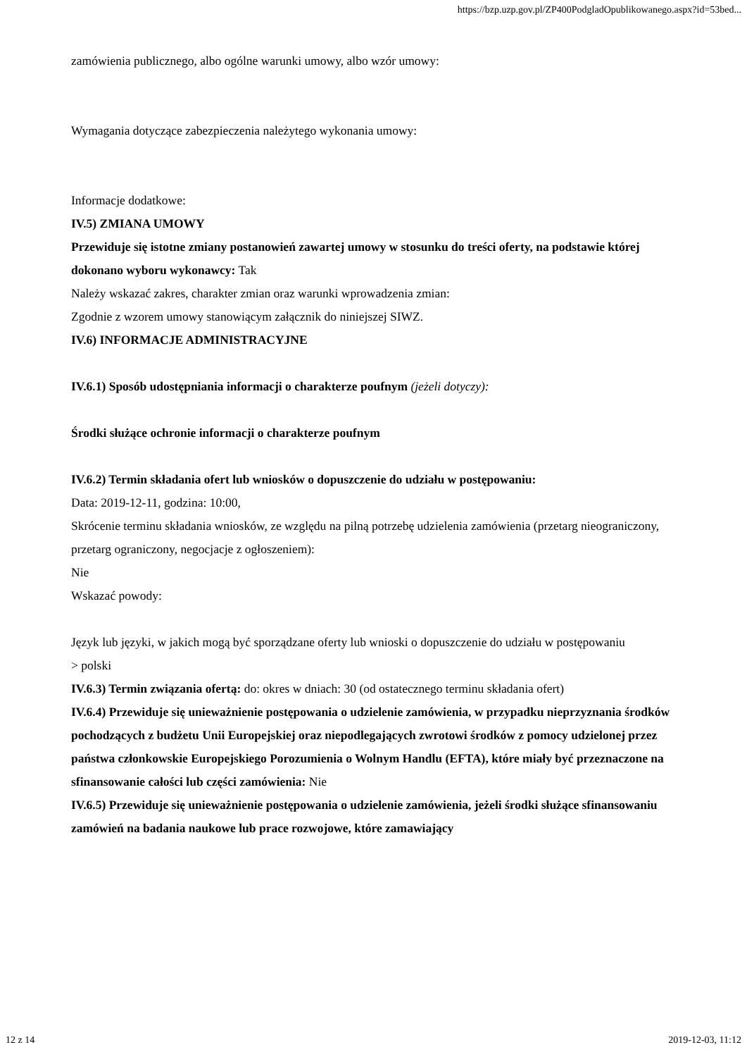https://bzp.uzp.gov.pl/ZP400PodgladOpublikowanego.aspx?id=53bed...
zamówienia publicznego, albo ogólne warunki umowy, albo wzór umowy:
Wymagania dotyczące zabezpieczenia należytego wykonania umowy:
Informacje dodatkowe:
IV.5) ZMIANA UMOWY
Przewiduje się istotne zmiany postanowień zawartej umowy w stosunku do treści oferty, na podstawie której dokonano wyboru wykonawcy: Tak
Należy wskazać zakres, charakter zmian oraz warunki wprowadzenia zmian:
Zgodnie z wzorem umowy stanowiącym załącznik do niniejszej SIWZ.
IV.6) INFORMACJE ADMINISTRACYJNE
IV.6.1) Sposób udostępniania informacji o charakterze poufnym (jeżeli dotyczy):
Środki służące ochronie informacji o charakterze poufnym
IV.6.2) Termin składania ofert lub wniosków o dopuszczenie do udziału w postępowaniu:
Data: 2019-12-11, godzina: 10:00,
Skrócenie terminu składania wniosków, ze względu na pilną potrzebę udzielenia zamówienia (przetarg nieograniczony, przetarg ograniczony, negocjacje z ogłoszeniem):
Nie
Wskazać powody:
Język lub języki, w jakich mogą być sporządzane oferty lub wnioski o dopuszczenie do udziału w postępowaniu
> polski
IV.6.3) Termin związania ofertą: do: okres w dniach: 30 (od ostatecznego terminu składania ofert)
IV.6.4) Przewiduje się unieważnienie postępowania o udzielenie zamówienia, w przypadku nieprzyznania środków pochodzących z budżetu Unii Europejskiej oraz niepodlegających zwrotowi środków z pomocy udzielonej przez państwa członkowskie Europejskiego Porozumienia o Wolnym Handlu (EFTA), które miały być przeznaczone na sfinansowanie całości lub części zamówienia: Nie
IV.6.5) Przewiduje się unieważnienie postępowania o udzielenie zamówienia, jeżeli środki służące sfinansowaniu zamówień na badania naukowe lub prace rozwojowe, które zamawiający
12 z 14 2019-12-03, 11:12